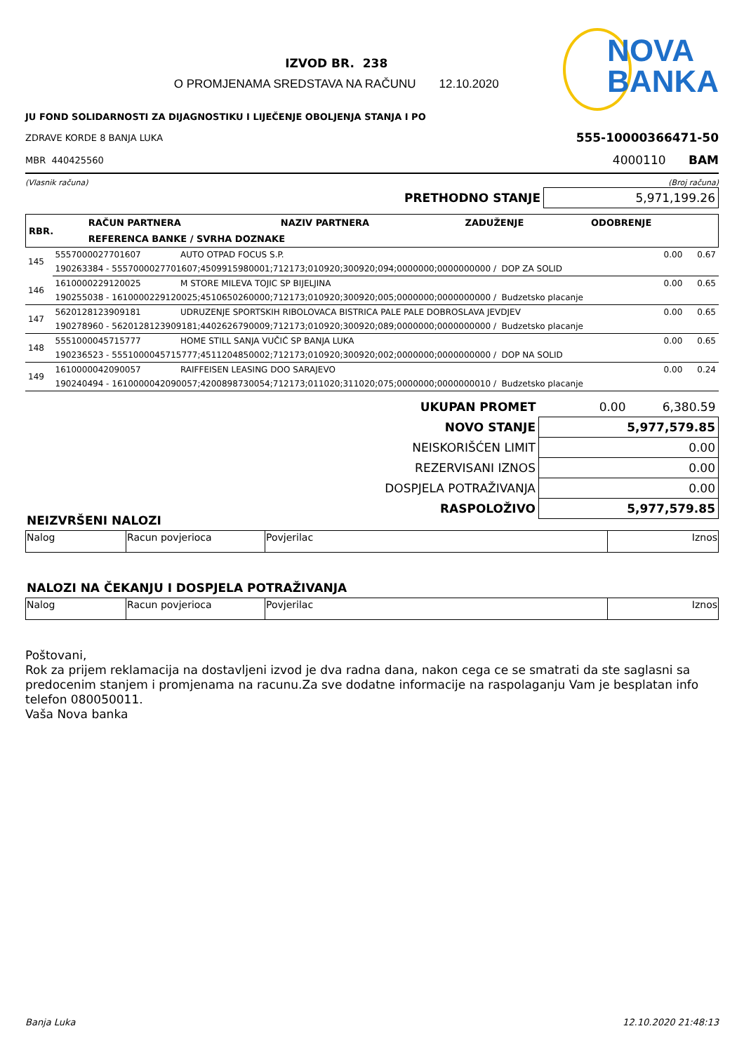IZVOD BR. 238
O PROMJENAMA SREDSTAVA NA RAČUNU 12.10.2020
NOVA
BANKA
JU FOND SOLIDARNOSTI ZA DIJAGNOSTIKU I LIJEČENJE OBOLJENJA STANJA I PO
ZDRAVE KORDE 8 BANJA LUKA 555-10000366471-50
MBR 440425560 4000110 BAM
(Vlasnik računa) (Broj računa)
| PRETHODNO STANJE | 5,971,199.26 |
| RBR. | RAČUN PARTNERA | NAZIV PARTNERA | ZADUŽENJE | ODOBRENJE |
| --- | --- | --- | --- | --- |
| | REFERENCA BANKE / SVRHA DOZNAKE | | | |
| 145 | 5557000027701607 | AUTO OTPAD FOCUS S.P. | 0.00 | 0.67 |
| | 190263384 - 5557000027701607;4509915980001;712173;010920;300920;094;0000000;0000000000 / DOP ZA SOLID | | | |
| 146 | 1610000229120025 | M STORE MILEVA TOJIC SP BIJELJINA | 0.00 | 0.65 |
| | 190255038 - 1610000229120025;4510650260000;712173;010920;300920;005;0000000;0000000000 / Budzetsko placanje | | | |
| 147 | 5620128123909181 | UDRUZENJE SPORTSKIH RIBOLOVACA BISTRICA PALE PALE DOBROSLAVA JEVDJEV | 0.00 | 0.65 |
| | 190278960 - 5620128123909181;4402626790009;712173;010920;300920;089;0000000;0000000000 / Budzetsko placanje | | | |
| 148 | 5551000045715777 | HOME STILL SANJA VUČIĆ SP BANJA LUKA | 0.00 | 0.65 |
| | 190236523 - 5551000045715777;4511204850002;712173;010920;300920;002;0000000;0000000000 / DOP NA SOLID | | | |
| 149 | 1610000042090057 | RAIFFEISEN LEASING DOO SARAJEVO | 0.00 | 0.24 |
| | 190240494 - 1610000042090057;4200898730054;712173;011020;311020;075;0000000;0000000010 / Budzetsko placanje | | | |
| UKUPAN PROMET | 0.00 | 6,380.59 |
| NOVO STANJE | 5,977,579.85 | |
| NEISKORIŠĆEN LIMIT | 0.00 | |
| REZERVISANI IZNOS | 0.00 | |
| DOSPJELA POTRAŽIVANJA | 0.00 | |
| RASPOLOŽIVO | 5,977,579.85 | |
NEIZVRŠENI NALOZI
| Nalog | Racun povjerioca | Povjerilac | Iznos |
NALOZI NA ČEKANJU I DOSPJELA POTRAŽIVANJA
| Nalog | Racun povjerioca | Povjerilac | Iznos |
Poštovani,
Rok za prijem reklamacija na dostavljeni izvod je dva radna dana, nakon cega ce se smatrati da ste saglasni sa predocenim stanjem i promjenama na racunu.Za sve dodatne informacije na raspolaganju Vam je besplatan info telefon 080050011.
Vaša Nova banka
Banja Luka 12.10.2020 21:48:13